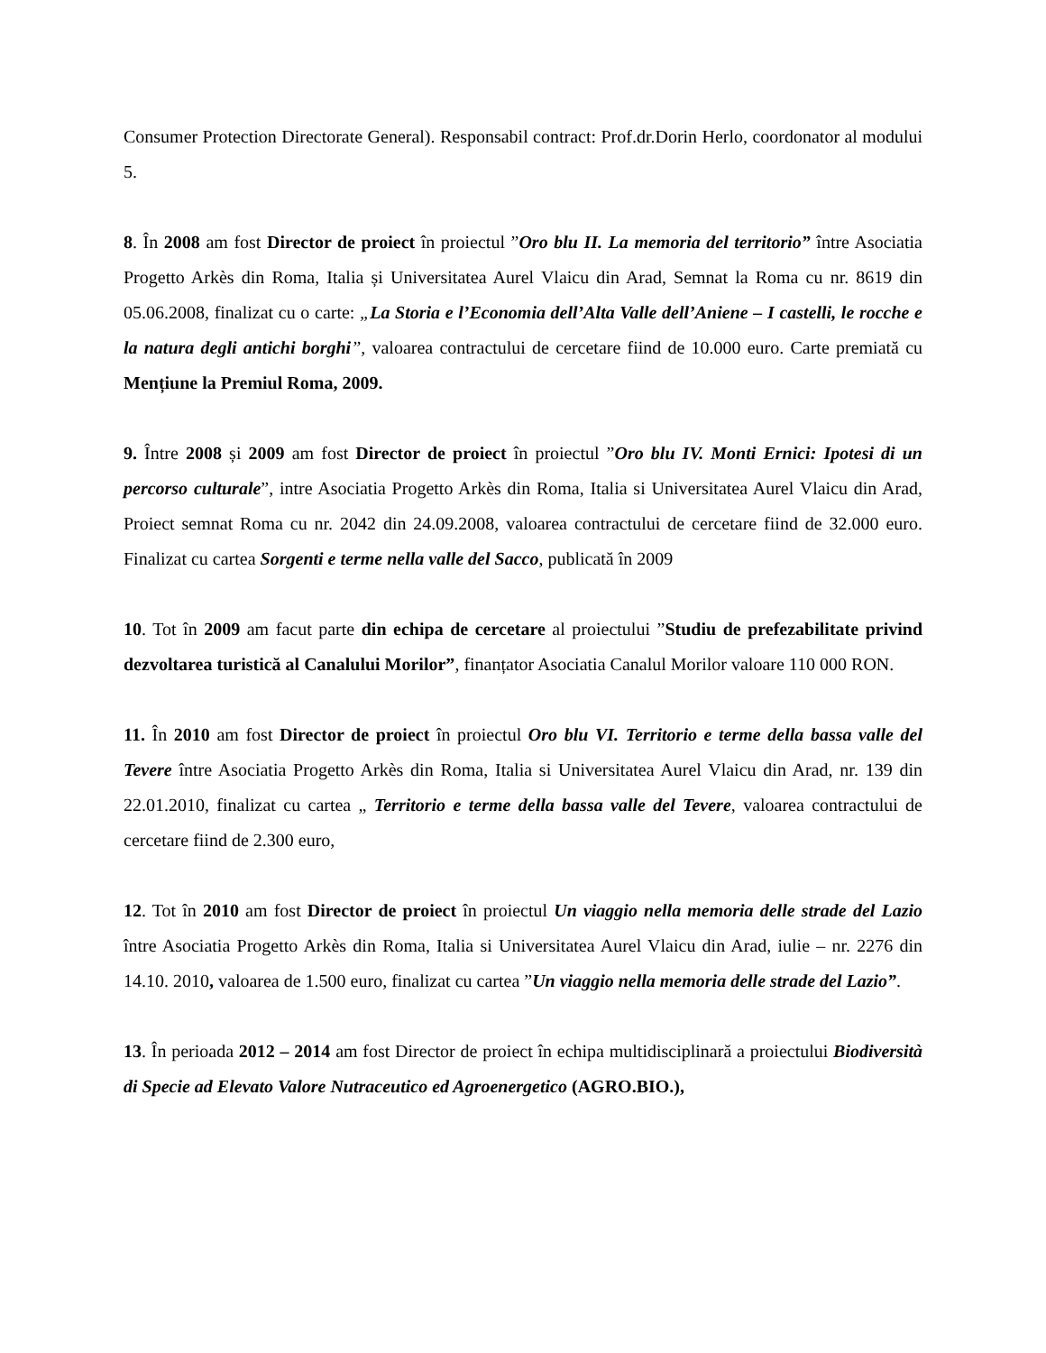Consumer Protection Directorate General). Responsabil contract: Prof.dr.Dorin Herlo, coordonator al modului 5.
8. În 2008 am fost Director de proiect în proiectul ”Oro blu II. La memoria del territorio” între Asociatia Progetto Arkès din Roma, Italia și Universitatea Aurel Vlaicu din Arad, Semnat la Roma cu nr. 8619 din 05.06.2008, finalizat cu o carte: „La Storia e l’Economia dell’Alta Valle dell’Aniene – I castelli, le rocche e la natura degli antichi borghi”, valoarea contractului de cercetare fiind de 10.000 euro. Carte premiată cu Mențiune la Premiul Roma, 2009.
9. Între 2008 și 2009 am fost Director de proiect în proiectul ”Oro blu IV. Monti Ernici: Ipotesi di un percorso culturale”, intre Asociatia Progetto Arkès din Roma, Italia si Universitatea Aurel Vlaicu din Arad, Proiect semnat Roma cu nr. 2042 din 24.09.2008, valoarea contractului de cercetare fiind de 32.000 euro. Finalizat cu cartea Sorgenti e terme nella valle del Sacco, publicată în 2009
10. Tot în 2009 am facut parte din echipa de cercetare al proiectului ”Studiu de prefezabilitate privind dezvoltarea turistică al Canalului Morilor”, finanțator Asociatia Canalul Morilor valoare 110 000 RON.
11. În 2010 am fost Director de proiect în proiectul Oro blu VI. Territorio e terme della bassa valle del Tevere între Asociatia Progetto Arkès din Roma, Italia si Universitatea Aurel Vlaicu din Arad, nr. 139 din 22.01.2010, finalizat cu cartea „ Territorio e terme della bassa valle del Tevere, valoarea contractului de cercetare fiind de 2.300 euro,
12. Tot în 2010 am fost Director de proiect în proiectul Un viaggio nella memoria delle strade del Lazio între Asociatia Progetto Arkès din Roma, Italia si Universitatea Aurel Vlaicu din Arad, iulie – nr. 2276 din 14.10. 2010, valoarea de 1.500 euro, finalizat cu cartea ”Un viaggio nella memoria delle strade del Lazio”.
13. În perioada 2012 – 2014 am fost Director de proiect în echipa multidisciplinară a proiectului Biodiversità di Specie ad Elevato Valore Nutraceutico ed Agroenergetico (AGRO.BIO.),